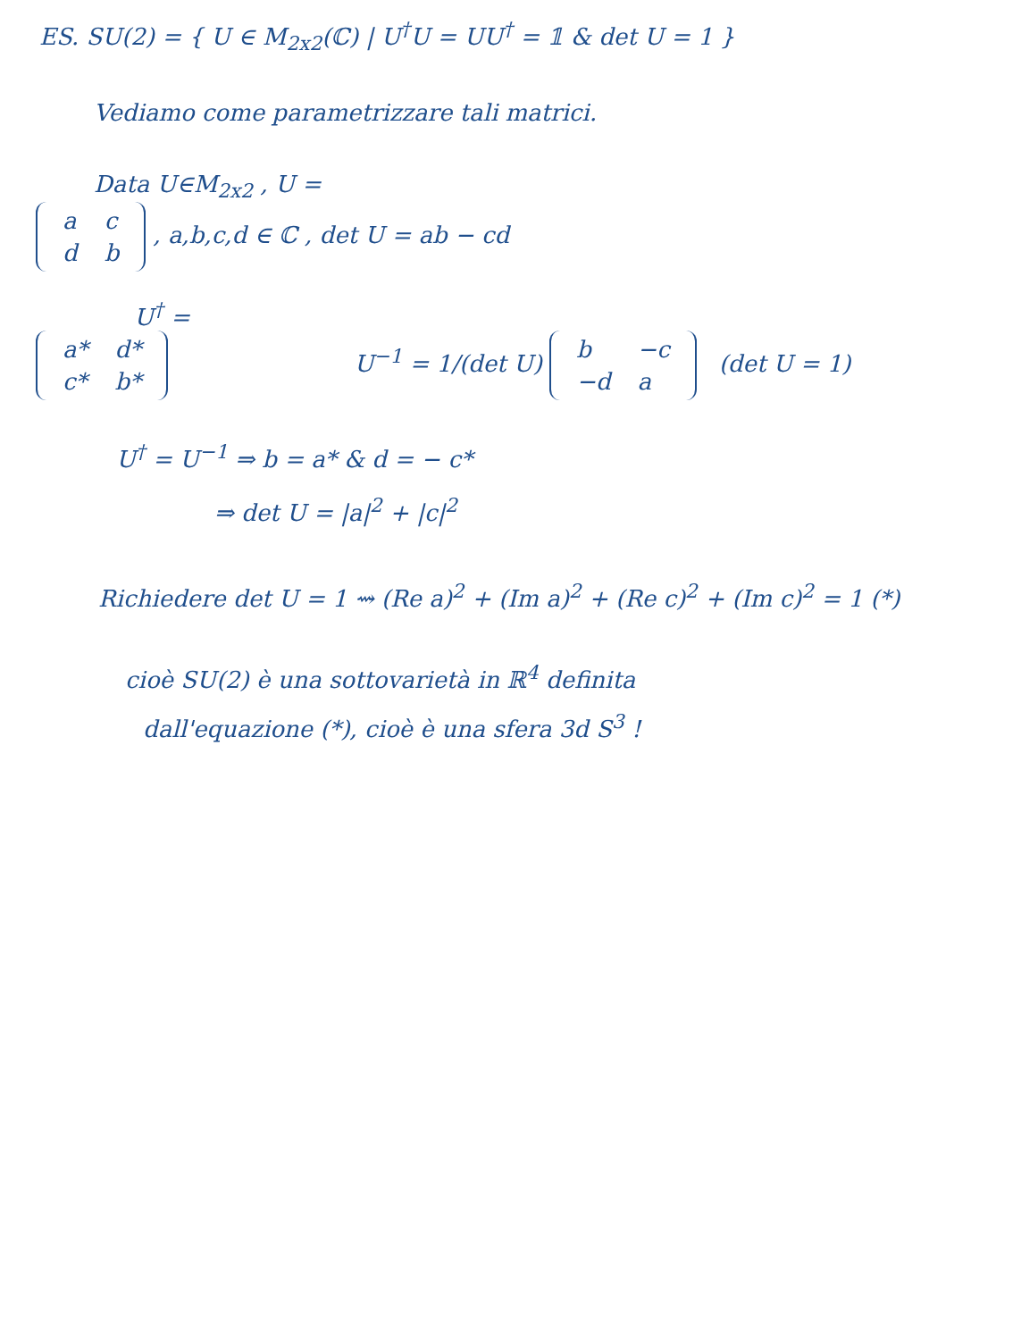ES. SU(2) = { U ∈ M<sub>2x2</sub>(ℂ) | U<sup>†</sup>U = UU<sup>†</sup> = 𝟙 & det U = 1 }
Vediamo come parametrizzare tali matrici.
Data U∈M<sub>2x2</sub> , U =
| a | c |
| d | b |
, a,b,c,d ∈ ℂ , det U = ab − cd
U<sup>†</sup> =
| a* | d* |
| c* | b* |
U<sup>−1</sup> = 1/(det U)
| b | −c |
| −d | a |
(det U = 1)
U<sup>†</sup> = U<sup>−1</sup> ⇒ b = a* & d = − c*
⇒ det U = |a|<sup>2</sup> + |c|<sup>2</sup>
Richiedere det U = 1 ⇝ (Re a)<sup>2</sup> + (Im a)<sup>2</sup> + (Re c)<sup>2</sup> + (Im c)<sup>2</sup> = 1 (*)
cioè SU(2) è una sottovarietà in ℝ<sup>4</sup> definita
dall'equazione (*), cioè è una sfera 3d S<sup>3</sup> !